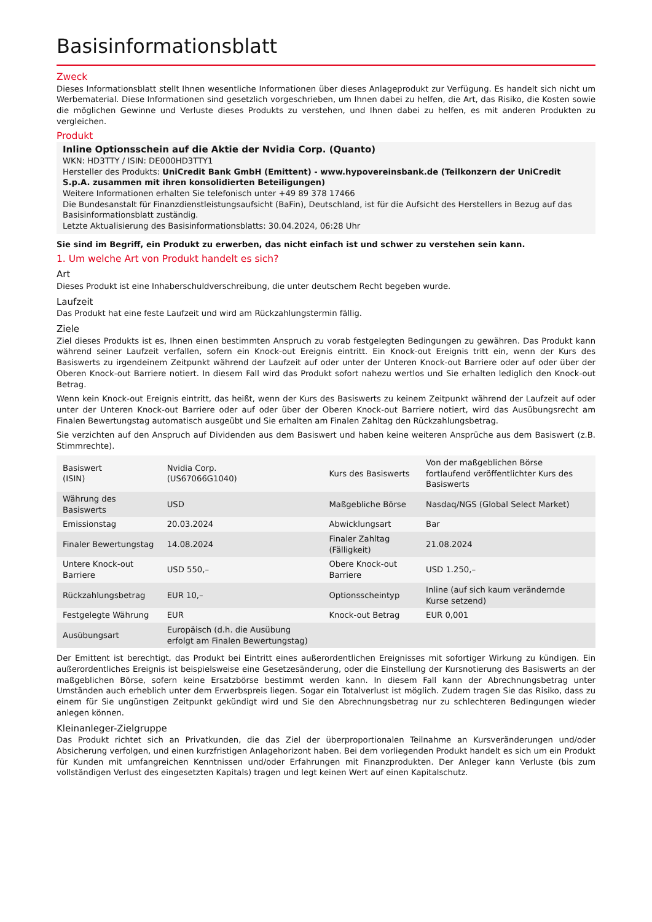Basisinformationsblatt
Zweck
Dieses Informationsblatt stellt Ihnen wesentliche Informationen über dieses Anlageprodukt zur Verfügung. Es handelt sich nicht um Werbematerial. Diese Informationen sind gesetzlich vorgeschrieben, um Ihnen dabei zu helfen, die Art, das Risiko, die Kosten sowie die möglichen Gewinne und Verluste dieses Produkts zu verstehen, und Ihnen dabei zu helfen, es mit anderen Produkten zu vergleichen.
Produkt
Inline Optionsschein auf die Aktie der Nvidia Corp. (Quanto)
WKN: HD3TTY / ISIN: DE000HD3TTY1
Hersteller des Produkts: UniCredit Bank GmbH (Emittent) - www.hypovereinsbank.de (Teilkonzern der UniCredit S.p.A. zusammen mit ihren konsolidierten Beteiligungen)
Weitere Informationen erhalten Sie telefonisch unter +49 89 378 17466
Die Bundesanstalt für Finanzdienstleistungsaufsicht (BaFin), Deutschland, ist für die Aufsicht des Herstellers in Bezug auf das Basisinformationsblatt zuständig.
Letzte Aktualisierung des Basisinformationsblatts: 30.04.2024, 06:28 Uhr
Sie sind im Begriff, ein Produkt zu erwerben, das nicht einfach ist und schwer zu verstehen sein kann.
1. Um welche Art von Produkt handelt es sich?
Art
Dieses Produkt ist eine Inhaberschuldverschreibung, die unter deutschem Recht begeben wurde.
Laufzeit
Das Produkt hat eine feste Laufzeit und wird am Rückzahlungstermin fällig.
Ziele
Ziel dieses Produkts ist es, Ihnen einen bestimmten Anspruch zu vorab festgelegten Bedingungen zu gewähren. Das Produkt kann während seiner Laufzeit verfallen, sofern ein Knock-out Ereignis eintritt. Ein Knock-out Ereignis tritt ein, wenn der Kurs des Basiswerts zu irgendeinem Zeitpunkt während der Laufzeit auf oder unter der Unteren Knock-out Barriere oder auf oder über der Oberen Knock-out Barriere notiert. In diesem Fall wird das Produkt sofort nahezu wertlos und Sie erhalten lediglich den Knock-out Betrag.
Wenn kein Knock-out Ereignis eintritt, das heißt, wenn der Kurs des Basiswerts zu keinem Zeitpunkt während der Laufzeit auf oder unter der Unteren Knock-out Barriere oder auf oder über der Oberen Knock-out Barriere notiert, wird das Ausübungsrecht am Finalen Bewertungstag automatisch ausgeübt und Sie erhalten am Finalen Zahltag den Rückzahlungsbetrag.
Sie verzichten auf den Anspruch auf Dividenden aus dem Basiswert und haben keine weiteren Ansprüche aus dem Basiswert (z.B. Stimmrechte).
| Basiswert (ISIN) | Nvidia Corp. (US67066G1040) | Kurs des Basiswerts | Von der maßgeblichen Börse fortlaufend veröffentlichter Kurs des Basiswerts |
| Währung des Basiswerts | USD | Maßgebliche Börse | Nasdaq/NGS (Global Select Market) |
| Emissionstag | 20.03.2024 | Abwicklungsart | Bar |
| Finaler Bewertungstag | 14.08.2024 | Finaler Zahltag (Fälligkeit) | 21.08.2024 |
| Untere Knock-out Barriere | USD 550,– | Obere Knock-out Barriere | USD 1.250,– |
| Rückzahlungsbetrag | EUR 10,– | Optionsscheintyp | Inline (auf sich kaum verändernde Kurse setzend) |
| Festgelegte Währung | EUR | Knock-out Betrag | EUR 0,001 |
| Ausübungsart | Europäisch (d.h. die Ausübung erfolgt am Finalen Bewertungstag) | | |
Der Emittent ist berechtigt, das Produkt bei Eintritt eines außerordentlichen Ereignisses mit sofortiger Wirkung zu kündigen. Ein außerordentliches Ereignis ist beispielsweise eine Gesetzesänderung, oder die Einstellung der Kursnotierung des Basiswerts an der maßgeblichen Börse, sofern keine Ersatzbörse bestimmt werden kann. In diesem Fall kann der Abrechnungsbetrag unter Umständen auch erheblich unter dem Erwerbspreis liegen. Sogar ein Totalverlust ist möglich. Zudem tragen Sie das Risiko, dass zu einem für Sie ungünstigen Zeitpunkt gekündigt wird und Sie den Abrechnungsbetrag nur zu schlechteren Bedingungen wieder anlegen können.
Kleinanleger-Zielgruppe
Das Produkt richtet sich an Privatkunden, die das Ziel der überproportionalen Teilnahme an Kursveränderungen und/oder Absicherung verfolgen, und einen kurzfristigen Anlagehorizont haben. Bei dem vorliegenden Produkt handelt es sich um ein Produkt für Kunden mit umfangreichen Kenntnissen und/oder Erfahrungen mit Finanzprodukten. Der Anleger kann Verluste (bis zum vollständigen Verlust des eingesetzten Kapitals) tragen und legt keinen Wert auf einen Kapitalschutz.